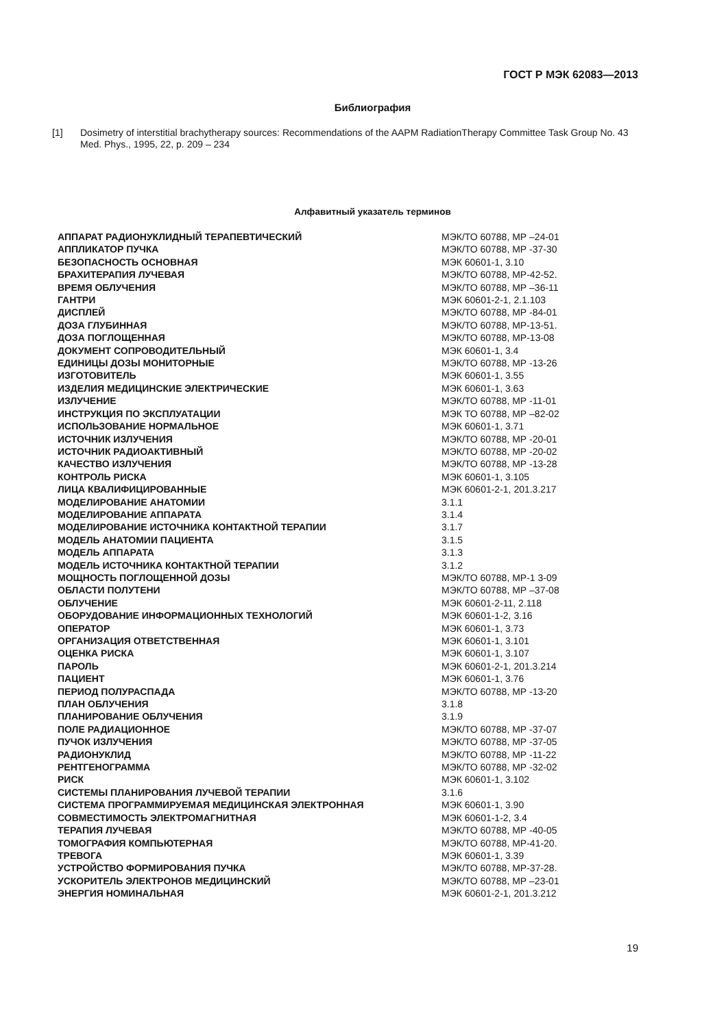ГОСТ Р МЭК 62083—2013
Библиография
[1] Dosimetry of interstitial brachytherapy sources: Recommendations of the AAPM RadiationTherapy Committee Task Group No. 43 Med. Phys., 1995, 22, p. 209 – 234
Алфавитный указатель терминов
| АППАРАТ РАДИОНУКЛИДНЫЙ ТЕРАПЕВТИЧЕСКИЙ | МЭК/ТО 60788, МР –24-01 |
| АППЛИКАТОР ПУЧКА | МЭК/ТО 60788, МР -37-30 |
| БЕЗОПАСНОСТЬ ОСНОВНАЯ | МЭК 60601-1, 3.10 |
| БРАХИТЕРАПИЯ ЛУЧЕВАЯ | МЭК/ТО 60788, МР-42-52. |
| ВРЕМЯ ОБЛУЧЕНИЯ | МЭК/ТО 60788, МР –36-11 |
| ГАНТРИ | МЭК 60601-2-1, 2.1.103 |
| ДИСПЛЕЙ | МЭК/ТО 60788, МР -84-01 |
| ДОЗА ГЛУБИННАЯ | МЭК/ТО 60788, МР-13-51. |
| ДОЗА ПОГЛОЩЕННАЯ | МЭК/ТО 60788, МР-13-08 |
| ДОКУМЕНТ СОПРОВОДИТЕЛЬНЫЙ | МЭК 60601-1, 3.4 |
| ЕДИНИЦЫ ДОЗЫ МОНИТОРНЫЕ | МЭК/ТО 60788, МР -13-26 |
| ИЗГОТОВИТЕЛЬ | МЭК 60601-1, 3.55 |
| ИЗДЕЛИЯ МЕДИЦИНСКИЕ ЭЛЕКТРИЧЕСКИЕ | МЭК 60601-1, 3.63 |
| ИЗЛУЧЕНИЕ | МЭК/ТО 60788, МР -11-01 |
| ИНСТРУКЦИЯ ПО ЭКСПЛУАТАЦИИ | МЭК ТО 60788, МР –82-02 |
| ИСПОЛЬЗОВАНИЕ НОРМАЛЬНОЕ | МЭК 60601-1, 3.71 |
| ИСТОЧНИК ИЗЛУЧЕНИЯ | МЭК/ТО 60788, МР -20-01 |
| ИСТОЧНИК РАДИОАКТИВНЫЙ | МЭК/ТО 60788, МР -20-02 |
| КАЧЕСТВО ИЗЛУЧЕНИЯ | МЭК/ТО 60788, МР -13-28 |
| КОНТРОЛЬ РИСКА | МЭК 60601-1, 3.105 |
| ЛИЦА КВАЛИФИЦИРОВАННЫЕ | МЭК 60601-2-1, 201.3.217 |
| МОДЕЛИРОВАНИЕ АНАТОМИИ | 3.1.1 |
| МОДЕЛИРОВАНИЕ АППАРАТА | 3.1.4 |
| МОДЕЛИРОВАНИЕ ИСТОЧНИКА КОНТАКТНОЙ ТЕРАПИИ | 3.1.7 |
| МОДЕЛЬ АНАТОМИИ ПАЦИЕНТА | 3.1.5 |
| МОДЕЛЬ АППАРАТА | 3.1.3 |
| МОДЕЛЬ ИСТОЧНИКА КОНТАКТНОЙ ТЕРАПИИ | 3.1.2 |
| МОЩНОСТЬ ПОГЛОЩЕННОЙ ДОЗЫ | МЭК/ТО 60788, МР-1 3-09 |
| ОБЛАСТИ ПОЛУТЕНИ | МЭК/ТО 60788, МР –37-08 |
| ОБЛУЧЕНИЕ | МЭК 60601-2-11, 2.118 |
| ОБОРУДОВАНИЕ ИНФОРМАЦИОННЫХ ТЕХНОЛОГИЙ | МЭК 60601-1-2, 3.16 |
| ОПЕРАТОР | МЭК 60601-1, 3.73 |
| ОРГАНИЗАЦИЯ ОТВЕТСТВЕННАЯ | МЭК 60601-1, 3.101 |
| ОЦЕНКА РИСКА | МЭК 60601-1, 3.107 |
| ПАРОЛЬ | МЭК 60601-2-1, 201.3.214 |
| ПАЦИЕНТ | МЭК 60601-1, 3.76 |
| ПЕРИОД ПОЛУРАСПАДА | МЭК/ТО 60788, МР -13-20 |
| ПЛАН ОБЛУЧЕНИЯ | 3.1.8 |
| ПЛАНИРОВАНИЕ ОБЛУЧЕНИЯ | 3.1.9 |
| ПОЛЕ РАДИАЦИОННОЕ | МЭК/ТО 60788, МР -37-07 |
| ПУЧОК ИЗЛУЧЕНИЯ | МЭК/ТО 60788, МР -37-05 |
| РАДИОНУКЛИД | МЭК/ТО 60788, МР -11-22 |
| РЕНТГЕНОГРАММА | МЭК/ТО 60788, МР -32-02 |
| РИСК | МЭК 60601-1, 3.102 |
| СИСТЕМЫ ПЛАНИРОВАНИЯ ЛУЧЕВОЙ ТЕРАПИИ | 3.1.6 |
| СИСТЕМА ПРОГРАММИРУЕМАЯ МЕДИЦИНСКАЯ ЭЛЕКТРОННАЯ | МЭК 60601-1, 3.90 |
| СОВМЕСТИМОСТЬ ЭЛЕКТРОМАГНИТНАЯ | МЭК 60601-1-2, 3.4 |
| ТЕРАПИЯ ЛУЧЕВАЯ | МЭК/ТО 60788, МР -40-05 |
| ТОМОГРАФИЯ КОМПЬЮТЕРНАЯ | МЭК/ТО 60788, МР-41-20. |
| ТРЕВОГА | МЭК 60601-1, 3.39 |
| УСТРОЙСТВО ФОРМИРОВАНИЯ ПУЧКА | МЭК/ТО 60788, МР-37-28. |
| УСКОРИТЕЛЬ ЭЛЕКТРОНОВ МЕДИЦИНСКИЙ | МЭК/ТО 60788, МР –23-01 |
| ЭНЕРГИЯ НОМИНАЛЬНАЯ | МЭК 60601-2-1, 201.3.212 |
19